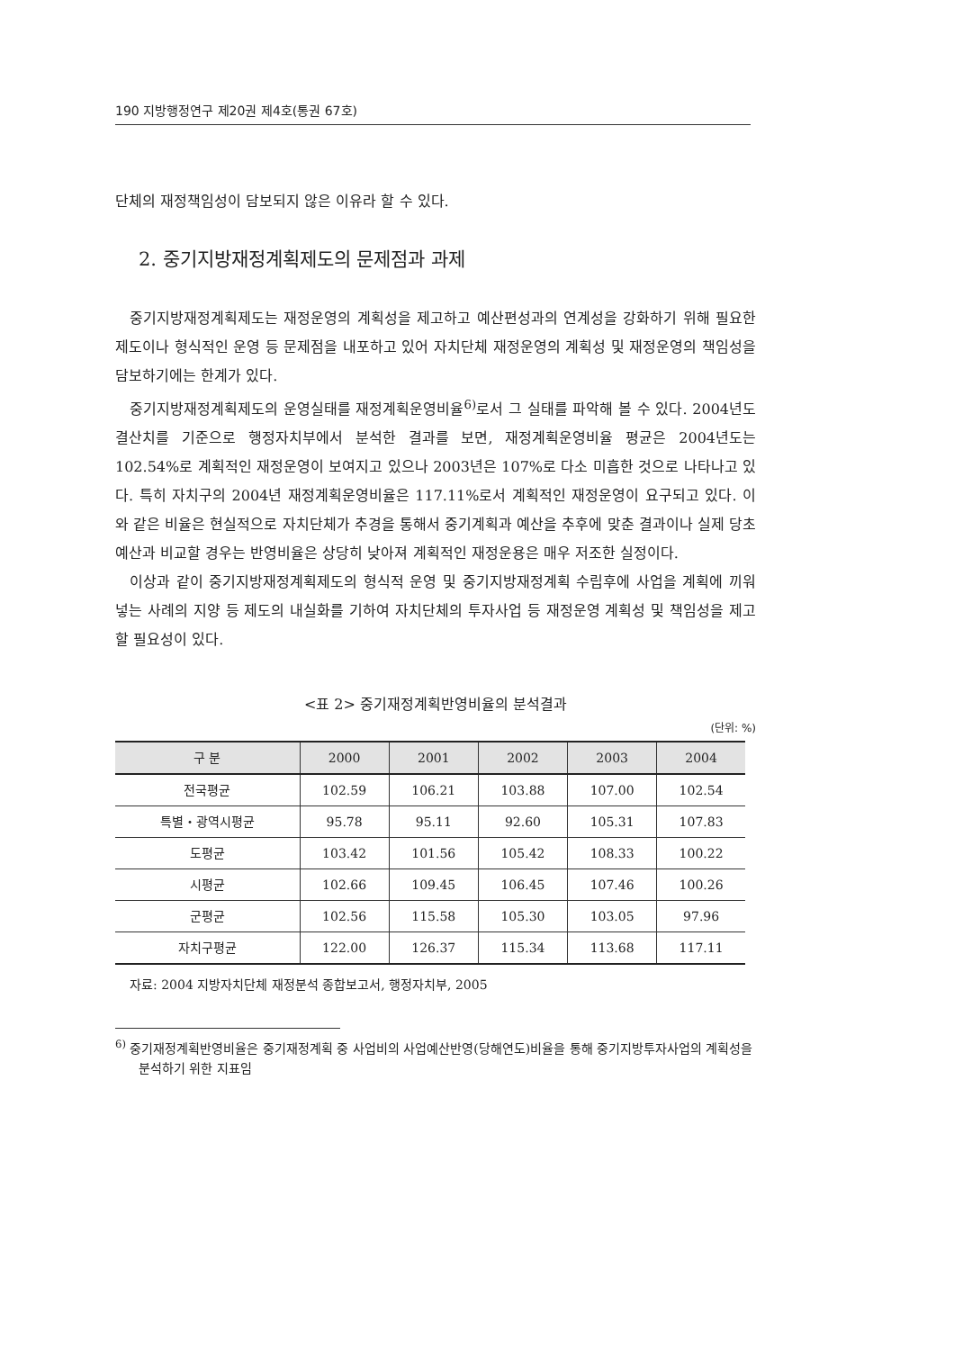190 지방행정연구 제20권 제4호(통권 67호)
단체의 재정책임성이 담보되지 않은 이유라 할 수 있다.
2. 중기지방재정계획제도의 문제점과 과제
중기지방재정계획제도는 재정운영의 계획성을 제고하고 예산편성과의 연계성을 강화하기 위해 필요한 제도이나 형식적인 운영 등 문제점을 내포하고 있어 자치단체 재정운영의 계획성 및 재정운영의 책임성을 담보하기에는 한계가 있다.
중기지방재정계획제도의 운영실태를 재정계획운영비율<sup>6)</sup>로서 그 실태를 파악해 볼 수 있다. 2004년도 결산치를 기준으로 행정자치부에서 분석한 결과를 보면, 재정계획운영비율 평균은 2004년도는 102.54%로 계획적인 재정운영이 보여지고 있으나 2003년은 107%로 다소 미흡한 것으로 나타나고 있다. 특히 자치구의 2004년 재정계획운영비율은 117.11%로서 계획적인 재정운영이 요구되고 있다. 이와 같은 비율은 현실적으로 자치단체가 추경을 통해서 중기계획과 예산을 추후에 맞춘 결과이나 실제 당초예산과 비교할 경우는 반영비율은 상당히 낮아져 계획적인 재정운용은 매우 저조한 실정이다.
이상과 같이 중기지방재정계획제도의 형식적 운영 및 중기지방재정계획 수립후에 사업을 계획에 끼워 넣는 사례의 지양 등 제도의 내실화를 기하여 자치단체의 투자사업 등 재정운영 계획성 및 책임성을 제고할 필요성이 있다.
<표 2> 중기재정계획반영비율의 분석결과
(단위: %)
| 구 분 | 2000 | 2001 | 2002 | 2003 | 2004 |
| --- | --- | --- | --- | --- | --- |
| 전국평균 | 102.59 | 106.21 | 103.88 | 107.00 | 102.54 |
| 특별・광역시평균 | 95.78 | 95.11 | 92.60 | 105.31 | 107.83 |
| 도평균 | 103.42 | 101.56 | 105.42 | 108.33 | 100.22 |
| 시평균 | 102.66 | 109.45 | 106.45 | 107.46 | 100.26 |
| 군평균 | 102.56 | 115.58 | 105.30 | 103.05 | 97.96 |
| 자치구평균 | 122.00 | 126.37 | 115.34 | 113.68 | 117.11 |
자료: 2004 지방자치단체 재정분석 종합보고서, 행정자치부, 2005
<sup>6)</sup> 중기재정계획반영비율은 중기재정계획 중 사업비의 사업예산반영(당해연도)비율을 통해 중기지방투자사업의 계획성을 분석하기 위한 지표임